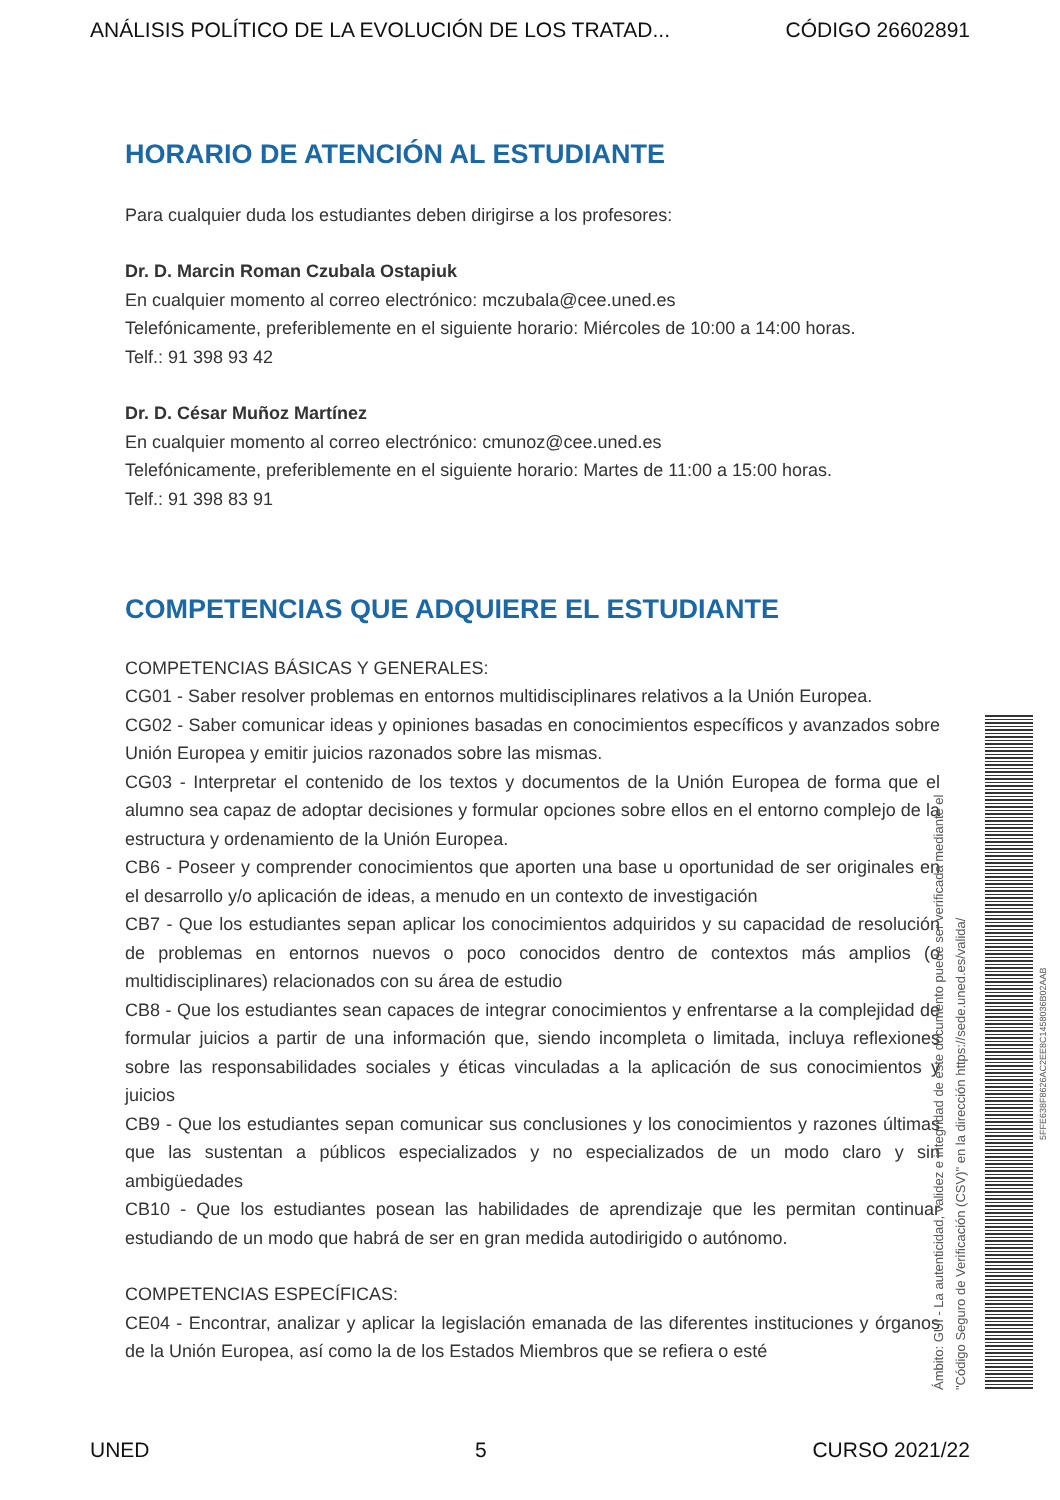ANÁLISIS POLÍTICO DE LA EVOLUCIÓN DE LOS TRATAD... CÓDIGO 26602891
HORARIO DE ATENCIÓN AL ESTUDIANTE
Para cualquier duda los estudiantes deben dirigirse a los profesores:
Dr. D. Marcin Roman Czubala Ostapiuk
En cualquier momento al correo electrónico: mczubala@cee.uned.es
Telefónicamente, preferiblemente en el siguiente horario: Miércoles de 10:00 a 14:00 horas.
Telf.: 91 398 93 42
Dr. D. César Muñoz Martínez
En cualquier momento al correo electrónico: cmunoz@cee.uned.es
Telefónicamente, preferiblemente en el siguiente horario: Martes de 11:00 a 15:00 horas.
Telf.: 91 398 83 91
COMPETENCIAS QUE ADQUIERE EL ESTUDIANTE
COMPETENCIAS BÁSICAS Y GENERALES:
CG01 - Saber resolver problemas en entornos multidisciplinares relativos a la Unión Europea.
CG02 - Saber comunicar ideas y opiniones basadas en conocimientos específicos y avanzados sobre Unión Europea y emitir juicios razonados sobre las mismas.
CG03 - Interpretar el contenido de los textos y documentos de la Unión Europea de forma que el alumno sea capaz de adoptar decisiones y formular opciones sobre ellos en el entorno complejo de la estructura y ordenamiento de la Unión Europea.
CB6 - Poseer y comprender conocimientos que aporten una base u oportunidad de ser originales en el desarrollo y/o aplicación de ideas, a menudo en un contexto de investigación
CB7 - Que los estudiantes sepan aplicar los conocimientos adquiridos y su capacidad de resolución de problemas en entornos nuevos o poco conocidos dentro de contextos más amplios (o multidisciplinares) relacionados con su área de estudio
CB8 - Que los estudiantes sean capaces de integrar conocimientos y enfrentarse a la complejidad de formular juicios a partir de una información que, siendo incompleta o limitada, incluya reflexiones sobre las responsabilidades sociales y éticas vinculadas a la aplicación de sus conocimientos y juicios
CB9 - Que los estudiantes sepan comunicar sus conclusiones y los conocimientos y razones últimas que las sustentan a públicos especializados y no especializados de un modo claro y sin ambigüedades
CB10 - Que los estudiantes posean las habilidades de aprendizaje que les permitan continuar estudiando de un modo que habrá de ser en gran medida autodirigido o autónomo.
COMPETENCIAS ESPECÍFICAS:
CE04 - Encontrar, analizar y aplicar la legislación emanada de las diferentes instituciones y órganos de la Unión Europea, así como la de los Estados Miembros que se refiera o esté
Ámbito: GUI - La autenticidad, validez e integridad de este documento puede ser verificada mediante el
"Código Seguro de Verificación (CSV)" en la dirección https://sede.uned.es/valida/
5FFE638F8626AC2EE8C1458036B02AAB
UNED 5 CURSO 2021/22